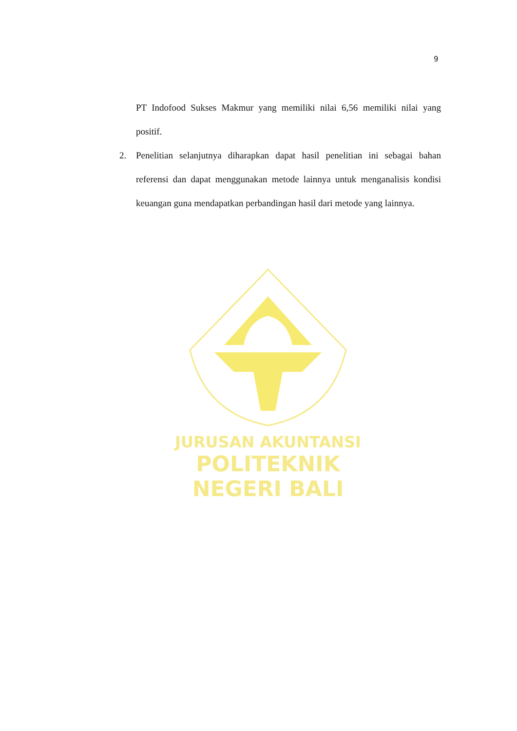9
PT Indofood Sukses Makmur yang memiliki nilai 6,56 memiliki nilai yang positif.
2. Penelitian selanjutnya diharapkan dapat hasil penelitian ini sebagai bahan referensi dan dapat menggunakan metode lainnya untuk menganalisis kondisi keuangan guna mendapatkan perbandingan hasil dari metode yang lainnya.
JURUSAN AKUNTANSI
POLITEKNIK NEGERI BALI